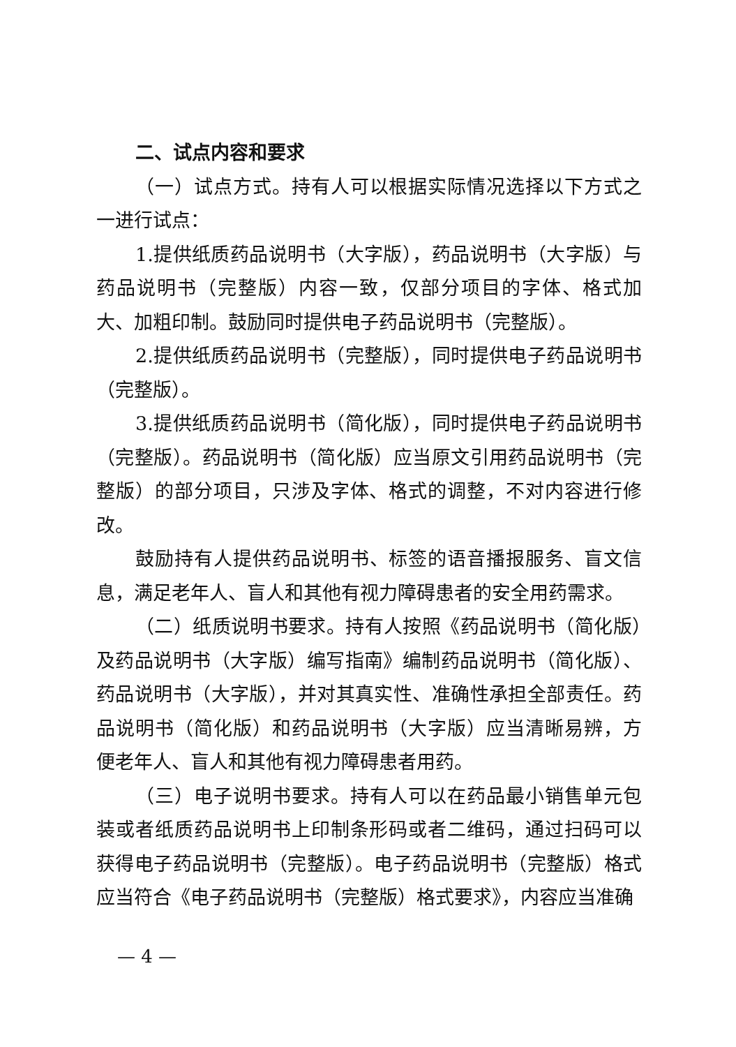二、试点内容和要求
（一）试点方式。持有人可以根据实际情况选择以下方式之一进行试点：
1.提供纸质药品说明书（大字版），药品说明书（大字版）与药品说明书（完整版）内容一致，仅部分项目的字体、格式加大、加粗印制。鼓励同时提供电子药品说明书（完整版）。
2.提供纸质药品说明书（完整版），同时提供电子药品说明书（完整版）。
3.提供纸质药品说明书（简化版），同时提供电子药品说明书（完整版）。药品说明书（简化版）应当原文引用药品说明书（完整版）的部分项目，只涉及字体、格式的调整，不对内容进行修改。
鼓励持有人提供药品说明书、标签的语音播报服务、盲文信息，满足老年人、盲人和其他有视力障碍患者的安全用药需求。
（二）纸质说明书要求。持有人按照《药品说明书（简化版）及药品说明书（大字版）编写指南》编制药品说明书（简化版）、药品说明书（大字版），并对其真实性、准确性承担全部责任。药品说明书（简化版）和药品说明书（大字版）应当清晰易辨，方便老年人、盲人和其他有视力障碍患者用药。
（三）电子说明书要求。持有人可以在药品最小销售单元包装或者纸质药品说明书上印制条形码或者二维码，通过扫码可以获得电子药品说明书（完整版）。电子药品说明书（完整版）格式应当符合《电子药品说明书（完整版）格式要求》，内容应当准确
— 4 —